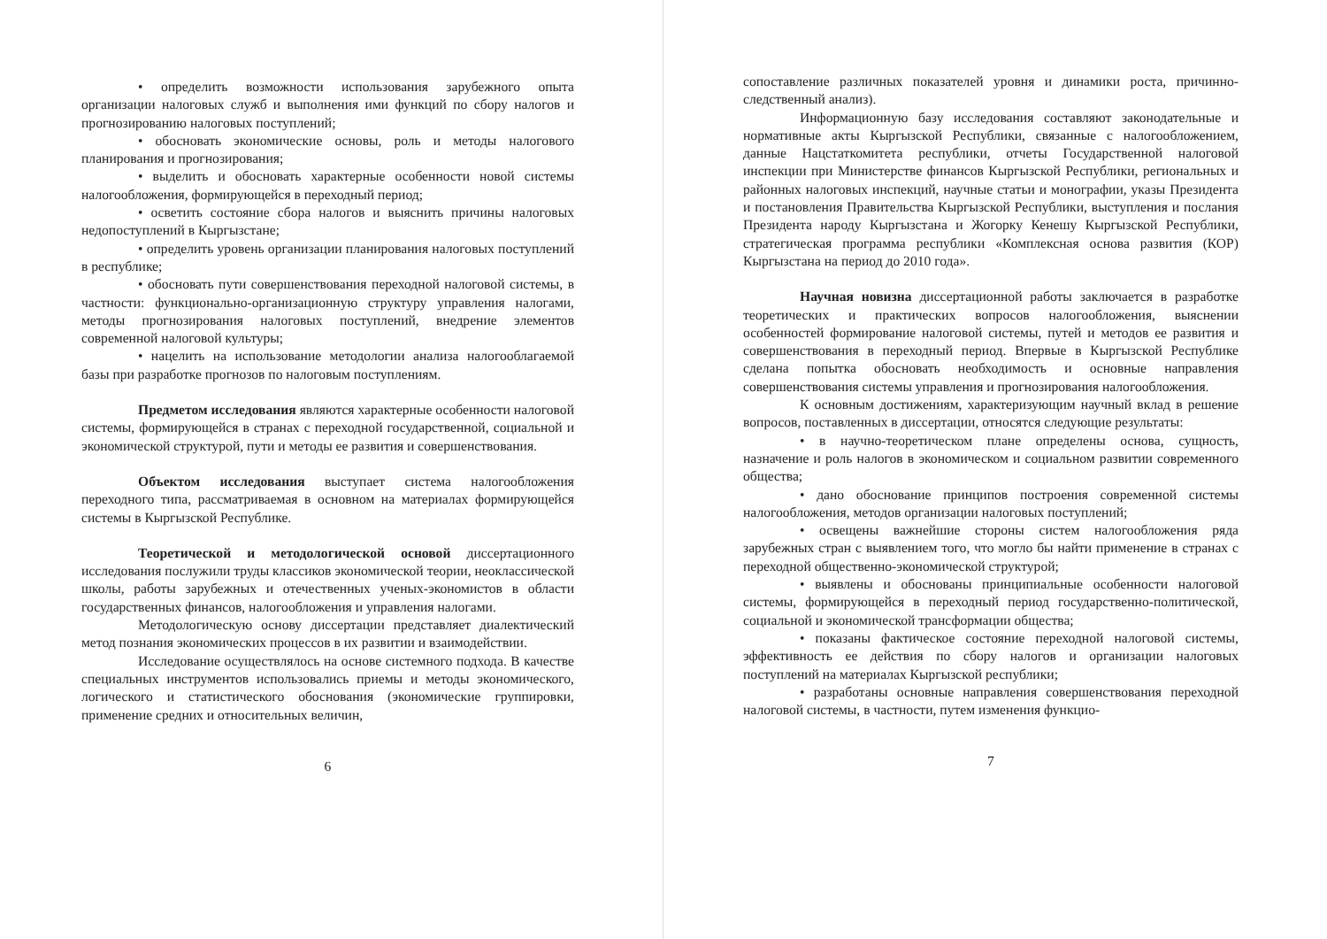• определить возможности использования зарубежного опыта организации налоговых служб и выполнения ими функций по сбору налогов и прогнозированию налоговых поступлений;
• обосновать экономические основы, роль и методы налогового планирования и прогнозирования;
• выделить и обосновать характерные особенности новой системы налогообложения, формирующейся в переходный период;
• осветить состояние сбора налогов и выяснить причины налоговых недопоступлений в Кыргызстане;
• определить уровень организации планирования налоговых поступлений в республике;
• обосновать пути совершенствования переходной налоговой системы, в частности: функционально-организационную структуру управления налогами, методы прогнозирования налоговых поступлений, внедрение элементов современной налоговой культуры;
• нацелить на использование методологии анализа налогооблагаемой базы при разработке прогнозов по налоговым поступлениям.
Предметом исследования являются характерные особенности налоговой системы, формирующейся в странах с переходной государственной, социальной и экономической структурой, пути и методы ее развития и совершенствования.
Объектом исследования выступает система налогообложения переходного типа, рассматриваемая в основном на материалах формирующейся системы в Кыргызской Республике.
Теоретической и методологической основой диссертационного исследования послужили труды классиков экономической теории, неоклассической школы, работы зарубежных и отечественных ученых-экономистов в области государственных финансов, налогообложения и управления налогами.
Методологическую основу диссертации представляет диалектический метод познания экономических процессов в их развитии и взаимодействии.
Исследование осуществлялось на основе системного подхода. В качестве специальных инструментов использовались приемы и методы экономического, логического и статистического обоснования (экономические группировки, применение средних и относительных величин,
6
сопоставление различных показателей уровня и динамики роста, причинно-следственный анализ).
Информационную базу исследования составляют законодательные и нормативные акты Кыргызской Республики, связанные с налогообложением, данные Нацстаткомитета республики, отчеты Государственной налоговой инспекции при Министерстве финансов Кыргызской Республики, региональных и районных налоговых инспекций, научные статьи и монографии, указы Президента и постановления Правительства Кыргызской Республики, выступления и послания Президента народу Кыргызстана и Жогорку Кенешу Кыргызской Республики, стратегическая программа республики «Комплексная основа развития (КОР) Кыргызстана на период до 2010 года».
Научная новизна диссертационной работы заключается в разработке теоретических и практических вопросов налогообложения, выяснении особенностей формирование налоговой системы, путей и методов ее развития и совершенствования в переходный период. Впервые в Кыргызской Республике сделана попытка обосновать необходимость и основные направления совершенствования системы управления и прогнозирования налогообложения.
К основным достижениям, характеризующим научный вклад в решение вопросов, поставленных в диссертации, относятся следующие результаты:
• в научно-теоретическом плане определены основа, сущность, назначение и роль налогов в экономическом и социальном развитии современного общества;
• дано обоснование принципов построения современной системы налогообложения, методов организации налоговых поступлений;
• освещены важнейшие стороны систем налогообложения ряда зарубежных стран с выявлением того, что могло бы найти применение в странах с переходной общественно-экономической структурой;
• выявлены и обоснованы принципиальные особенности налоговой системы, формирующейся в переходный период государственно-политической, социальной и экономической трансформации общества;
• показаны фактическое состояние переходной налоговой системы, эффективность ее действия по сбору налогов и организации налоговых поступлений на материалах Кыргызской республики;
• разработаны основные направления совершенствования переходной налоговой системы, в частности, путем изменения функцио-
7